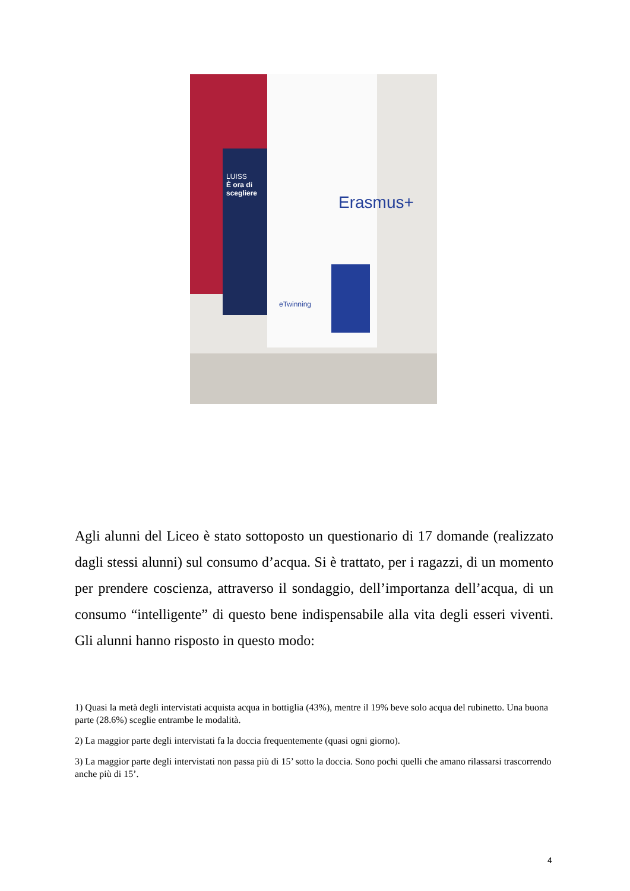LUISS
È ora di scegliere
Erasmus+
eTwinning
Agli alunni del Liceo è stato sottoposto un questionario di 17 domande (realizzato dagli stessi alunni) sul consumo d’acqua. Si è trattato, per i ragazzi, di un momento per prendere coscienza, attraverso il sondaggio, dell’importanza dell’acqua, di un consumo “intelligente” di questo bene indispensabile alla vita degli esseri viventi. Gli alunni hanno risposto in questo modo:
1) Quasi la metà degli intervistati acquista acqua in bottiglia (43%), mentre il 19% beve solo acqua del rubinetto. Una buona parte (28.6%) sceglie entrambe le modalità.
2) La maggior parte degli intervistati fa la doccia frequentemente (quasi ogni giorno).
3) La maggior parte degli intervistati non passa più di 15’ sotto la doccia. Sono pochi quelli che amano rilassarsi trascorrendo anche più di 15’.
4